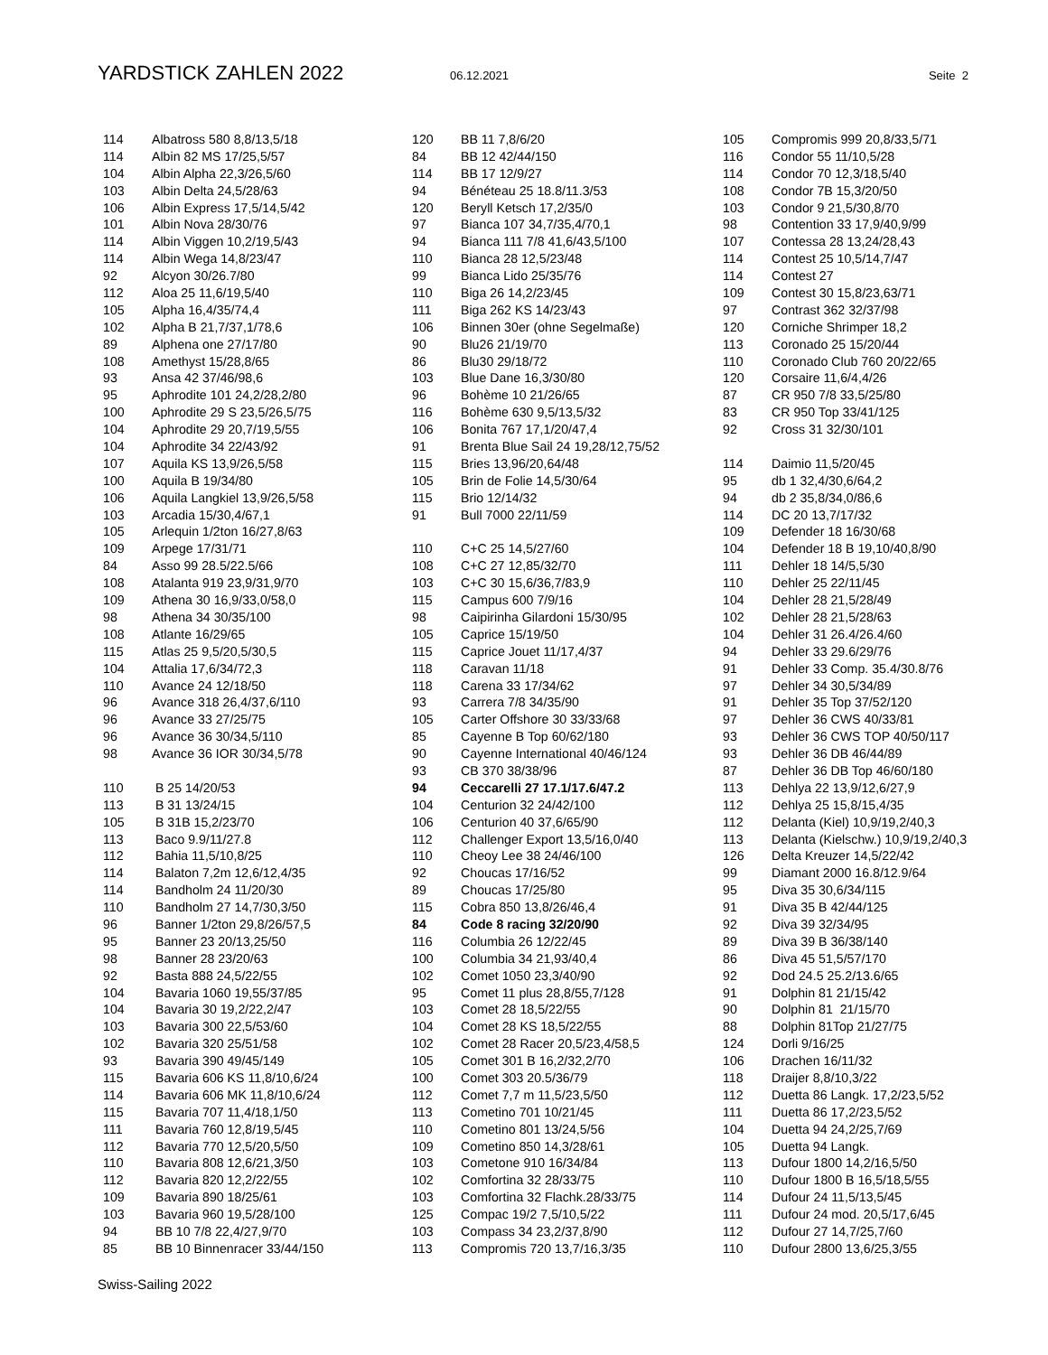YARDSTICK ZAHLEN 2022
06.12.2021 Seite 2
| 114 | Albatross 580 8,8/13,5/18 |
| 114 | Albin 82 MS 17/25,5/57 |
| 104 | Albin Alpha 22,3/26,5/60 |
| 103 | Albin Delta 24,5/28/63 |
| 106 | Albin Express 17,5/14,5/42 |
| 101 | Albin Nova 28/30/76 |
| 114 | Albin Viggen 10,2/19,5/43 |
| 114 | Albin Wega 14,8/23/47 |
| 92 | Alcyon 30/26.7/80 |
| 112 | Aloa 25 11,6/19,5/40 |
| 105 | Alpha 16,4/35/74,4 |
| 102 | Alpha B 21,7/37,1/78,6 |
| 89 | Alphena one 27/17/80 |
| 108 | Amethyst 15/28,8/65 |
| 93 | Ansa 42 37/46/98,6 |
| 95 | Aphrodite 101 24,2/28,2/80 |
| 100 | Aphrodite 29 S 23,5/26,5/75 |
| 104 | Aphrodite 29 20,7/19,5/55 |
| 104 | Aphrodite 34 22/43/92 |
| 107 | Aquila KS 13,9/26,5/58 |
| 100 | Aquila B 19/34/80 |
| 106 | Aquila Langkiel 13,9/26,5/58 |
| 103 | Arcadia 15/30,4/67,1 |
| 105 | Arlequin 1/2ton 16/27,8/63 |
| 109 | Arpege 17/31/71 |
| 84 | Asso 99 28.5/22.5/66 |
| 108 | Atalanta 919 23,9/31,9/70 |
| 109 | Athena 30 16,9/33,0/58,0 |
| 98 | Athena 34 30/35/100 |
| 108 | Atlante 16/29/65 |
| 115 | Atlas 25 9,5/20,5/30,5 |
| 104 | Attalia 17,6/34/72,3 |
| 110 | Avance 24 12/18/50 |
| 96 | Avance 318 26,4/37,6/110 |
| 96 | Avance 33 27/25/75 |
| 96 | Avance 36 30/34,5/110 |
| 98 | Avance 36 IOR 30/34,5/78 |
| 110 | B 25 14/20/53 |
| 113 | B 31 13/24/15 |
| 105 | B 31B 15,2/23/70 |
| 113 | Baco 9.9/11/27.8 |
| 112 | Bahia 11,5/10,8/25 |
| 114 | Balaton 7,2m 12,6/12,4/35 |
| 114 | Bandholm 24 11/20/30 |
| 110 | Bandholm 27 14,7/30,3/50 |
| 96 | Banner 1/2ton 29,8/26/57,5 |
| 95 | Banner 23 20/13,25/50 |
| 98 | Banner 28 23/20/63 |
| 92 | Basta 888 24,5/22/55 |
| 104 | Bavaria 1060 19,55/37/85 |
| 104 | Bavaria 30 19,2/22,2/47 |
| 103 | Bavaria 300 22,5/53/60 |
| 102 | Bavaria 320 25/51/58 |
| 93 | Bavaria 390 49/45/149 |
| 115 | Bavaria 606 KS 11,8/10,6/24 |
| 114 | Bavaria 606 MK 11,8/10,6/24 |
| 115 | Bavaria 707 11,4/18,1/50 |
| 111 | Bavaria 760 12,8/19,5/45 |
| 112 | Bavaria 770 12,5/20,5/50 |
| 110 | Bavaria 808 12,6/21,3/50 |
| 112 | Bavaria 820 12,2/22/55 |
| 109 | Bavaria 890 18/25/61 |
| 103 | Bavaria 960 19,5/28/100 |
| 94 | BB 10 7/8 22,4/27,9/70 |
| 85 | BB 10 Binnenracer 33/44/150 |
| 120 | BB 11 7,8/6/20 |
| 84 | BB 12 42/44/150 |
| 114 | BB 17 12/9/27 |
| 94 | Bénéteau 25 18.8/11.3/53 |
| 120 | Beryll Ketsch 17,2/35/0 |
| 97 | Bianca 107 34,7/35,4/70,1 |
| 94 | Bianca 111 7/8 41,6/43,5/100 |
| 110 | Bianca 28 12,5/23/48 |
| 99 | Bianca Lido 25/35/76 |
| 110 | Biga 26 14,2/23/45 |
| 111 | Biga 262 KS 14/23/43 |
| 106 | Binnen 30er (ohne Segelmaße) |
| 90 | Blu26 21/19/70 |
| 86 | Blu30 29/18/72 |
| 103 | Blue Dane 16,3/30/80 |
| 96 | Bohème 10 21/26/65 |
| 116 | Bohème 630 9,5/13,5/32 |
| 106 | Bonita 767 17,1/20/47,4 |
| 91 | Brenta Blue Sail 24 19,28/12,75/52 |
| 115 | Bries 13,96/20,64/48 |
| 105 | Brin de Folie 14,5/30/64 |
| 115 | Brio 12/14/32 |
| 91 | Bull 7000 22/11/59 |
| 110 | C+C 25 14,5/27/60 |
| 108 | C+C 27 12,85/32/70 |
| 103 | C+C 30 15,6/36,7/83,9 |
| 115 | Campus 600 7/9/16 |
| 98 | Caipirinha Gilardoni 15/30/95 |
| 105 | Caprice 15/19/50 |
| 115 | Caprice Jouet 11/17,4/37 |
| 118 | Caravan 11/18 |
| 118 | Carena 33 17/34/62 |
| 93 | Carrera 7/8 34/35/90 |
| 105 | Carter Offshore 30 33/33/68 |
| 85 | Cayenne B Top 60/62/180 |
| 90 | Cayenne International 40/46/124 |
| 93 | CB 370 38/38/96 |
| 94 | Ceccarelli 27 17.1/17.6/47.2 |
| 104 | Centurion 32 24/42/100 |
| 106 | Centurion 40 37,6/65/90 |
| 112 | Challenger Export 13,5/16,0/40 |
| 110 | Cheoy Lee 38 24/46/100 |
| 92 | Choucas 17/16/52 |
| 89 | Choucas 17/25/80 |
| 115 | Cobra 850 13,8/26/46,4 |
| 84 | Code 8 racing 32/20/90 |
| 116 | Columbia 26 12/22/45 |
| 100 | Columbia 34 21,93/40,4 |
| 102 | Comet 1050 23,3/40/90 |
| 95 | Comet 11 plus 28,8/55,7/128 |
| 103 | Comet 28 18,5/22/55 |
| 104 | Comet 28 KS 18,5/22/55 |
| 102 | Comet 28 Racer 20,5/23,4/58,5 |
| 105 | Comet 301 B 16,2/32,2/70 |
| 100 | Comet 303 20.5/36/79 |
| 112 | Comet 7,7 m 11,5/23,5/50 |
| 113 | Cometino 701 10/21/45 |
| 110 | Cometino 801 13/24,5/56 |
| 109 | Cometino 850 14,3/28/61 |
| 103 | Cometone 910 16/34/84 |
| 102 | Comfortina 32 28/33/75 |
| 103 | Comfortina 32 Flachk.28/33/75 |
| 125 | Compac 19/2 7,5/10,5/22 |
| 103 | Compass 34 23,2/37,8/90 |
| 113 | Compromis 720 13,7/16,3/35 |
| 105 | Compromis 999 20,8/33,5/71 |
| 116 | Condor 55 11/10,5/28 |
| 114 | Condor 70 12,3/18,5/40 |
| 108 | Condor 7B 15,3/20/50 |
| 103 | Condor 9 21,5/30,8/70 |
| 98 | Contention 33 17,9/40,9/99 |
| 107 | Contessa 28 13,24/28,43 |
| 114 | Contest 25 10,5/14,7/47 |
| 114 | Contest 27 |
| 109 | Contest 30 15,8/23,63/71 |
| 97 | Contrast 362 32/37/98 |
| 120 | Corniche Shrimper 18,2 |
| 113 | Coronado 25 15/20/44 |
| 110 | Coronado Club 760 20/22/65 |
| 120 | Corsaire 11,6/4,4/26 |
| 87 | CR 950 7/8 33,5/25/80 |
| 83 | CR 950 Top 33/41/125 |
| 92 | Cross 31 32/30/101 |
| 114 | Daimio 11,5/20/45 |
| 95 | db 1 32,4/30,6/64,2 |
| 94 | db 2 35,8/34,0/86,6 |
| 114 | DC 20 13,7/17/32 |
| 109 | Defender 18 16/30/68 |
| 104 | Defender 18 B 19,10/40,8/90 |
| 111 | Dehler 18 14/5,5/30 |
| 110 | Dehler 25 22/11/45 |
| 104 | Dehler 28 21,5/28/49 |
| 102 | Dehler 28 21,5/28/63 |
| 104 | Dehler 31 26.4/26.4/60 |
| 94 | Dehler 33 29.6/29/76 |
| 91 | Dehler 33 Comp. 35.4/30.8/76 |
| 97 | Dehler 34 30,5/34/89 |
| 91 | Dehler 35 Top 37/52/120 |
| 97 | Dehler 36 CWS 40/33/81 |
| 93 | Dehler 36 CWS TOP 40/50/117 |
| 93 | Dehler 36 DB 46/44/89 |
| 87 | Dehler 36 DB Top 46/60/180 |
| 113 | Dehlya 22 13,9/12,6/27,9 |
| 112 | Dehlya 25 15,8/15,4/35 |
| 112 | Delanta (Kiel) 10,9/19,2/40,3 |
| 113 | Delanta (Kielschw.) 10,9/19,2/40,3 |
| 126 | Delta Kreuzer 14,5/22/42 |
| 99 | Diamant 2000 16.8/12.9/64 |
| 95 | Diva 35 30,6/34/115 |
| 91 | Diva 35 B 42/44/125 |
| 92 | Diva 39 32/34/95 |
| 89 | Diva 39 B 36/38/140 |
| 86 | Diva 45 51,5/57/170 |
| 92 | Dod 24.5 25.2/13.6/65 |
| 91 | Dolphin 81 21/15/42 |
| 90 | Dolphin 81 21/15/70 |
| 88 | Dolphin 81Top 21/27/75 |
| 124 | Dorli 9/16/25 |
| 106 | Drachen 16/11/32 |
| 118 | Draijer 8,8/10,3/22 |
| 112 | Duetta 86 Langk. 17,2/23,5/52 |
| 111 | Duetta 86 17,2/23,5/52 |
| 104 | Duetta 94 24,2/25,7/69 |
| 105 | Duetta 94 Langk. |
| 113 | Dufour 1800 14,2/16,5/50 |
| 110 | Dufour 1800 B 16,5/18,5/55 |
| 114 | Dufour 24 11,5/13,5/45 |
| 111 | Dufour 24 mod. 20,5/17,6/45 |
| 112 | Dufour 27 14,7/25,7/60 |
| 110 | Dufour 2800 13,6/25,3/55 |
Swiss-Sailing 2022